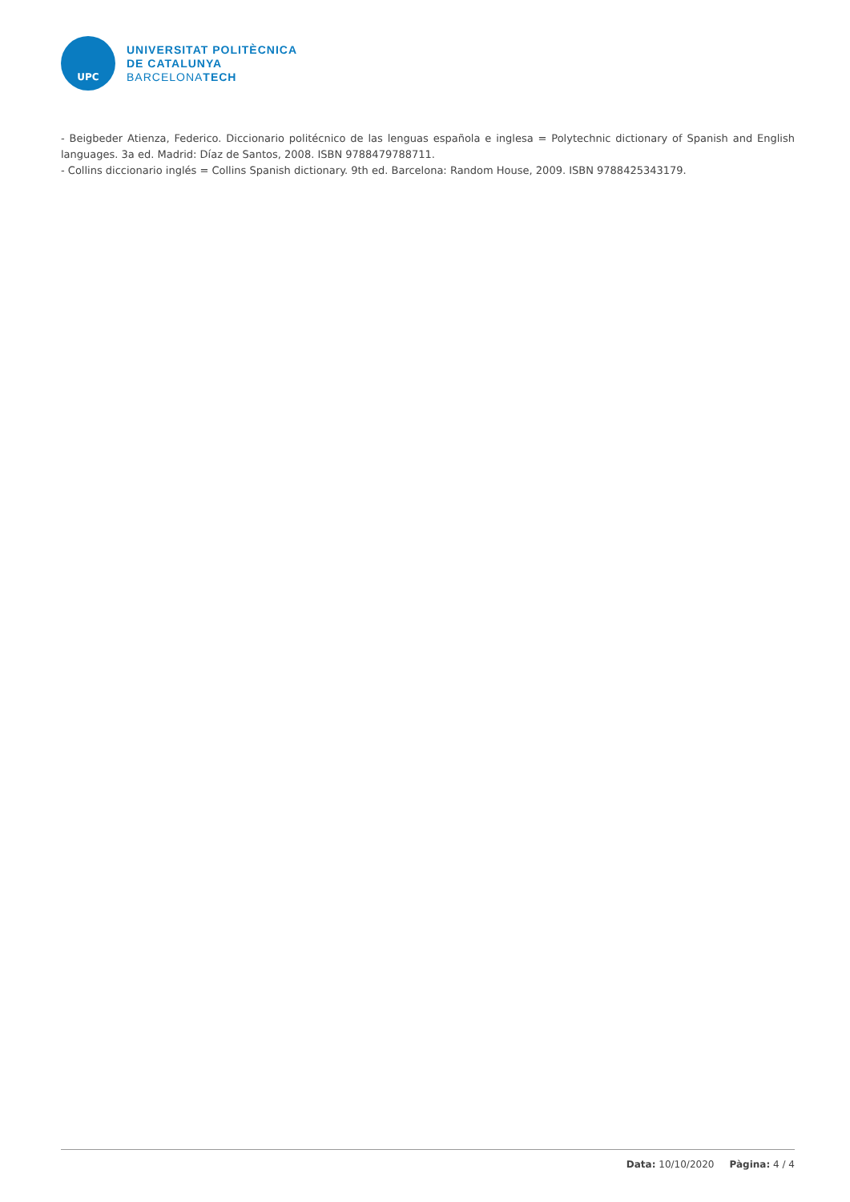UPC
UNIVERSITAT POLITÈCNICA
DE CATALUNYA
BARCELONATECH
- Beigbeder Atienza, Federico. Diccionario politécnico de las lenguas española e inglesa = Polytechnic dictionary of Spanish and English languages. 3a ed. Madrid: Díaz de Santos, 2008. ISBN 9788479788711.
- Collins diccionario inglés = Collins Spanish dictionary. 9th ed. Barcelona: Random House, 2009. ISBN 9788425343179.
Data: 10/10/2020 Pàgina: 4 / 4